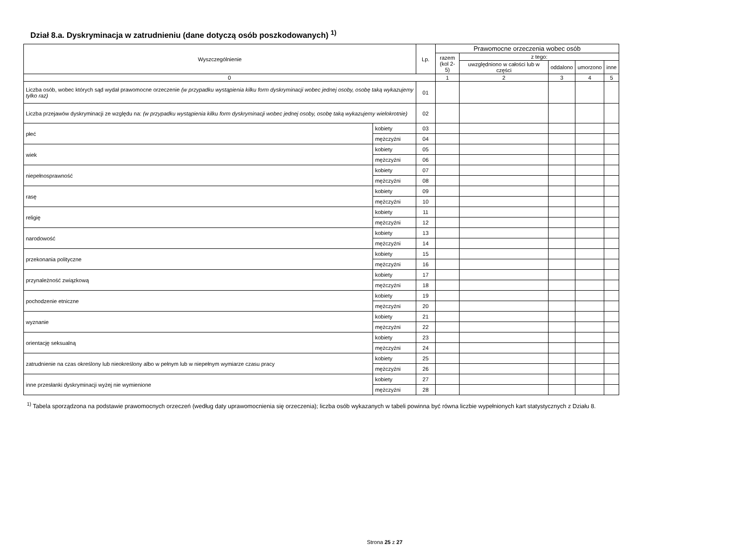Dział 8.a. Dyskryminacja w zatrudnieniu (dane dotyczą osób poszkodowanych) <sup>1)</sup>
| Wyszczególnienie | | Lp. | Prawomocne orzeczenia wobec osób | | | | |
| --- | --- | --- | --- | --- | --- | --- | --- |
| | | | razem (kol 2-5) | z tego: | | | |
| | | | | uwzględniono w całości lub w części | oddalono | umorzono | inne |
| 0 | | | 1 | 2 | 3 | 4 | 5 |
| Liczba osób, wobec których sąd wydał prawomocne orzeczenie (w przypadku wystąpienia kilku form dyskryminacji wobec jednej osoby, osobę taką wykazujemy tylko raz) | | 01 | | | | | |
| Liczba przejawów dyskryminacji ze względu na: (w przypadku wystąpienia kilku form dyskryminacji wobec jednej osoby, osobę taką wykazujemy wielokrotnie) | | 02 | | | | | |
| płeć | kobiety | 03 | | | | | |
| | mężczyźni | 04 | | | | | |
| wiek | kobiety | 05 | | | | | |
| | mężczyźni | 06 | | | | | |
| niepełnosprawność | kobiety | 07 | | | | | |
| | mężczyźni | 08 | | | | | |
| rasę | kobiety | 09 | | | | | |
| | mężczyźni | 10 | | | | | |
| religię | kobiety | 11 | | | | | |
| | mężczyźni | 12 | | | | | |
| narodowość | kobiety | 13 | | | | | |
| | mężczyźni | 14 | | | | | |
| przekonania polityczne | kobiety | 15 | | | | | |
| | mężczyźni | 16 | | | | | |
| przynależność związkową | kobiety | 17 | | | | | |
| | mężczyźni | 18 | | | | | |
| pochodzenie etniczne | kobiety | 19 | | | | | |
| | mężczyźni | 20 | | | | | |
| wyznanie | kobiety | 21 | | | | | |
| | mężczyźni | 22 | | | | | |
| orientację seksualną | kobiety | 23 | | | | | |
| | mężczyźni | 24 | | | | | |
| zatrudnienie na czas określony lub nieokreślony albo w pełnym lub w niepełnym wymiarze czasu pracy | kobiety | 25 | | | | | |
| | mężczyźni | 26 | | | | | |
| inne przesłanki dyskryminacji wyżej nie wymienione | kobiety | 27 | | | | | |
| | mężczyźni | 28 | | | | | |
<sup>1)</sup> Tabela sporządzona na podstawie prawomocnych orzeczeń (według daty uprawomocnienia się orzeczenia); liczba osób wykazanych w tabeli powinna być równa liczbie wypełnionych kart statystycznych z Działu 8.
Strona 25 z 27